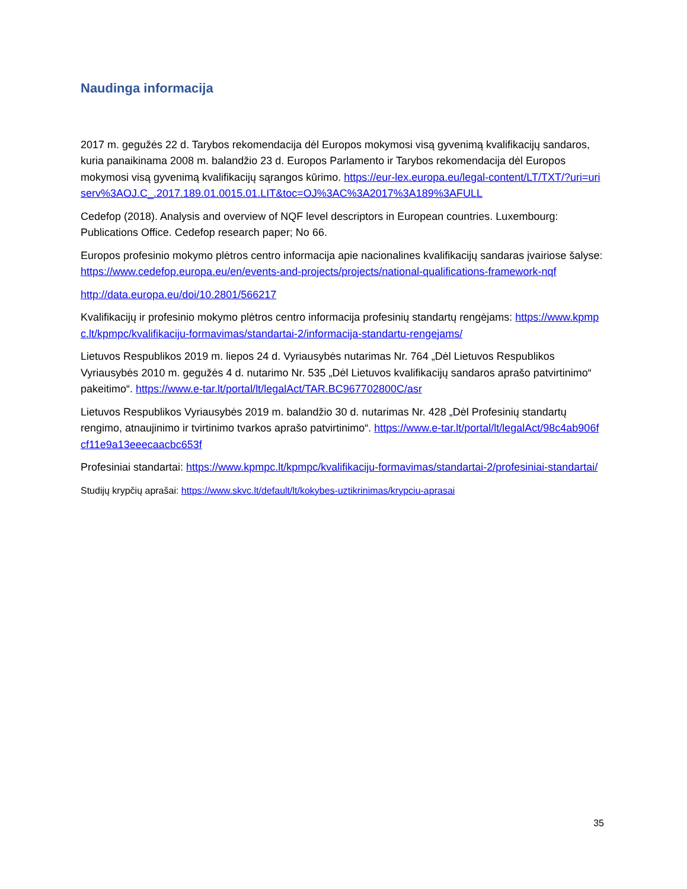Naudinga informacija
2017 m. gegužės 22 d. Tarybos rekomendacija dėl Europos mokymosi visą gyvenimą kvalifikacijų sandaros, kuria panaikinama 2008 m. balandžio 23 d. Europos Parlamento ir Tarybos rekomendacija dėl Europos mokymosi visą gyvenimą kvalifikacijų sąrangos kūrimo. https://eur-lex.europa.eu/legal-content/LT/TXT/?uri=uriserv%3AOJ.C_.2017.189.01.0015.01.LIT&toc=OJ%3AC%3A2017%3A189%3AFULL
Cedefop (2018). Analysis and overview of NQF level descriptors in European countries. Luxembourg: Publications Office. Cedefop research paper; No 66.
Europos profesinio mokymo plėtros centro informacija apie nacionalines kvalifikacijų sandaras įvairiose šalyse: https://www.cedefop.europa.eu/en/events-and-projects/projects/national-qualifications-framework-nqf
http://data.europa.eu/doi/10.2801/566217
Kvalifikacijų ir profesinio mokymo plėtros centro informacija profesinių standartų rengėjams: https://www.kpmpc.lt/kpmpc/kvalifikaciju-formavimas/standartai-2/informacija-standartu-rengejams/
Lietuvos Respublikos 2019 m. liepos 24 d. Vyriausybės nutarimas Nr. 764 „Dėl Lietuvos Respublikos Vyriausybės 2010 m. gegužės 4 d. nutarimo Nr. 535 „Dėl Lietuvos kvalifikacijų sandaros aprašo patvirtinimo“ pakeitimo“. https://www.e-tar.lt/portal/lt/legalAct/TAR.BC967702800C/asr
Lietuvos Respublikos Vyriausybės 2019 m. balandžio 30 d. nutarimas Nr. 428 „Dėl Profesinių standartų rengimo, atnaujinimo ir tvirtinimo tvarkos aprašo patvirtinimo“. https://www.e-tar.lt/portal/lt/legalAct/98c4ab906fcf11e9a13eeecaacbc653f
Profesiniai standartai: https://www.kpmpc.lt/kpmpc/kvalifikaciju-formavimas/standartai-2/profesiniai-standartai/
Studijų krypčių aprašai: https://www.skvc.lt/default/lt/kokybes-uztikrinimas/krypciu-aprasai
35